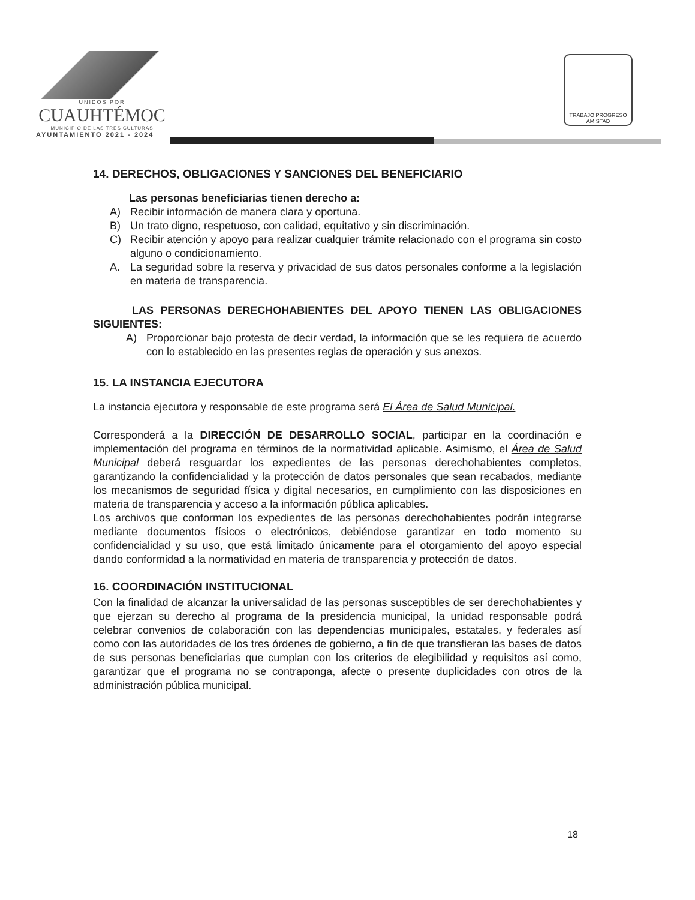UNIDOS POR
CUAUHTÉMOC
MUNICIPIO DE LAS TRES CULTURAS
AYUNTAMIENTO 2021 - 2024
TRABAJO PROGRESO AMISTAD
14. DERECHOS, OBLIGACIONES Y SANCIONES DEL BENEFICIARIO
Las personas beneficiarias tienen derecho a:
A) Recibir información de manera clara y oportuna.
B) Un trato digno, respetuoso, con calidad, equitativo y sin discriminación.
C) Recibir atención y apoyo para realizar cualquier trámite relacionado con el programa sin costo alguno o condicionamiento.
A. La seguridad sobre la reserva y privacidad de sus datos personales conforme a la legislación en materia de transparencia.
LAS PERSONAS DERECHOHABIENTES DEL APOYO TIENEN LAS OBLIGACIONES SIGUIENTES:
A) Proporcionar bajo protesta de decir verdad, la información que se les requiera de acuerdo con lo establecido en las presentes reglas de operación y sus anexos.
15. LA INSTANCIA EJECUTORA
La instancia ejecutora y responsable de este programa será El Área de Salud Municipal.
Corresponderá a la DIRECCIÓN DE DESARROLLO SOCIAL, participar en la coordinación e implementación del programa en términos de la normatividad aplicable. Asimismo, el Área de Salud Municipal deberá resguardar los expedientes de las personas derechohabientes completos, garantizando la confidencialidad y la protección de datos personales que sean recabados, mediante los mecanismos de seguridad física y digital necesarios, en cumplimiento con las disposiciones en materia de transparencia y acceso a la información pública aplicables.
Los archivos que conforman los expedientes de las personas derechohabientes podrán integrarse mediante documentos físicos o electrónicos, debiéndose garantizar en todo momento su confidencialidad y su uso, que está limitado únicamente para el otorgamiento del apoyo especial dando conformidad a la normatividad en materia de transparencia y protección de datos.
16. COORDINACIÓN INSTITUCIONAL
Con la finalidad de alcanzar la universalidad de las personas susceptibles de ser derechohabientes y que ejerzan su derecho al programa de la presidencia municipal, la unidad responsable podrá celebrar convenios de colaboración con las dependencias municipales, estatales, y federales así como con las autoridades de los tres órdenes de gobierno, a fin de que transfieran las bases de datos de sus personas beneficiarias que cumplan con los criterios de elegibilidad y requisitos así como, garantizar que el programa no se contraponga, afecte o presente duplicidades con otros de la administración pública municipal.
18